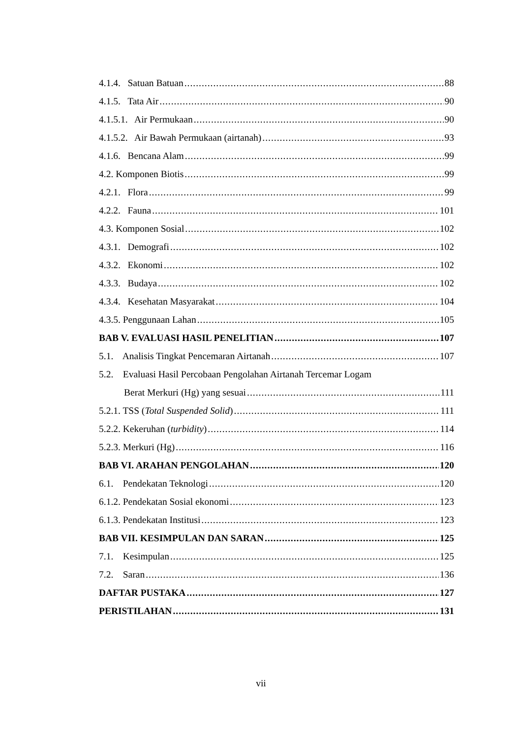4.1.4. Satuan Batuan 88
4.1.5. Tata Air 90
4.1.5.1. Air Permukaan 90
4.1.5.2. Air Bawah Permukaan (airtanah) 93
4.1.6. Bencana Alam 99
4.2. Komponen Biotis 99
4.2.1. Flora 99
4.2.2. Fauna 101
4.3. Komponen Sosial 102
4.3.1. Demografi 102
4.3.2. Ekonomi 102
4.3.3. Budaya 102
4.3.4. Kesehatan Masyarakat 104
4.3.5. Penggunaan Lahan 105
BAB V. EVALUASI HASIL PENELITIAN 107
5.1. Analisis Tingkat Pencemaran Airtanah 107
5.2. Evaluasi Hasil Percobaan Pengolahan Airtanah Tercemar Logam
Berat Merkuri (Hg) yang sesuai 111
5.2.1. TSS (Total Suspended Solid) 111
5.2.2. Kekeruhan (turbidity) 114
5.2.3. Merkuri (Hg) 116
BAB VI. ARAHAN PENGOLAHAN 120
6.1. Pendekatan Teknologi 120
6.1.2. Pendekatan Sosial ekonomi 123
6.1.3. Pendekatan Institusi 123
BAB VII. KESIMPULAN DAN SARAN 125
7.1. Kesimpulan 125
7.2. Saran 136
DAFTAR PUSTAKA 127
PERISTILAHAN 131
vii